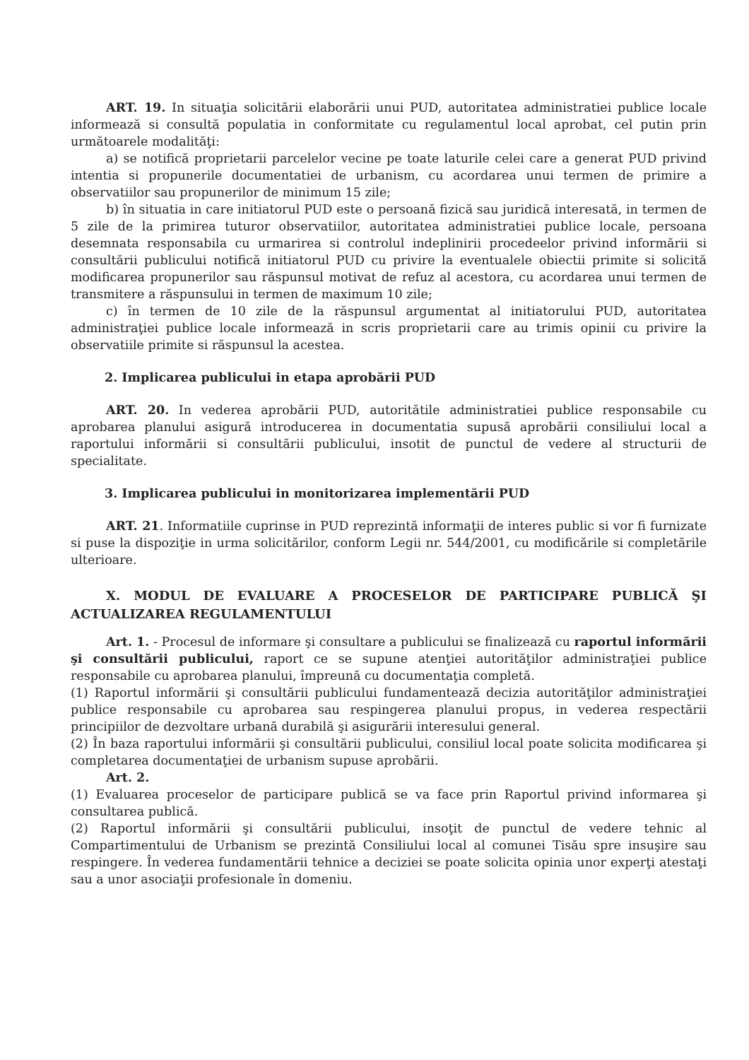ART. 19. In situaţia solicitării elaborării unui PUD, autoritatea administratiei publice locale informează si consultă populatia in conformitate cu regulamentul local aprobat, cel putin prin următoarele modalităţi:
a) se notifică proprietarii parcelelor vecine pe toate laturile celei care a generat PUD privind intentia si propunerile documentatiei de urbanism, cu acordarea unui termen de primire a observatiilor sau propunerilor de minimum 15 zile;
b) în situatia in care initiatorul PUD este o persoană fizică sau juridică interesată, in termen de 5 zile de la primirea tuturor observatiilor, autoritatea administratiei publice locale, persoana desemnata responsabila cu urmarirea si controlul indeplinirii procedeelor privind informării si consultării publicului notifică initiatorul PUD cu privire la eventualele obiectii primite si solicită modificarea propunerilor sau răspunsul motivat de refuz al acestora, cu acordarea unui termen de transmitere a răspunsului in termen de maximum 10 zile;
c) în termen de 10 zile de la răspunsul argumentat al initiatorului PUD, autoritatea administraţiei publice locale informează in scris proprietarii care au trimis opinii cu privire la observatiile primite si răspunsul la acestea.
2. Implicarea publicului in etapa aprobării PUD
ART. 20. In vederea aprobării PUD, autoritătile administratiei publice responsabile cu aprobarea planului asigură introducerea in documentatia supusă aprobării consiliului local a raportului informării si consultării publicului, insotit de punctul de vedere al structurii de specialitate.
3. Implicarea publicului in monitorizarea implementării PUD
ART. 21. Informatiile cuprinse in PUD reprezintă informaţii de interes public si vor fi furnizate si puse la dispoziţie in urma solicitărilor, conform Legii nr. 544/2001, cu modificările si completările ulterioare.
X. MODUL DE EVALUARE A PROCESELOR DE PARTICIPARE PUBLICĂ ŞI ACTUALIZAREA REGULAMENTULUI
Art. 1. - Procesul de informare şi consultare a publicului se finalizează cu raportul informării şi consultării publicului, raport ce se supune atenţiei autorităţilor administraţiei publice responsabile cu aprobarea planului, împreună cu documentaţia completă.
(1) Raportul informării şi consultării publicului fundamentează decizia autorităţilor administraţiei publice responsabile cu aprobarea sau respingerea planului propus, in vederea respectării principiilor de dezvoltare urbană durabilă şi asigurării interesului general.
(2) În baza raportului informării şi consultării publicului, consiliul local poate solicita modificarea şi completarea documentaţiei de urbanism supuse aprobării.
Art. 2.
(1) Evaluarea proceselor de participare publică se va face prin Raportul privind informarea şi consultarea publică.
(2) Raportul informării şi consultării publicului, insoţit de punctul de vedere tehnic al Compartimentului de Urbanism se prezintă Consiliului local al comunei Tisău spre insuşire sau respingere. În vederea fundamentării tehnice a deciziei se poate solicita opinia unor experţi atestaţi sau a unor asociaţii profesionale în domeniu.